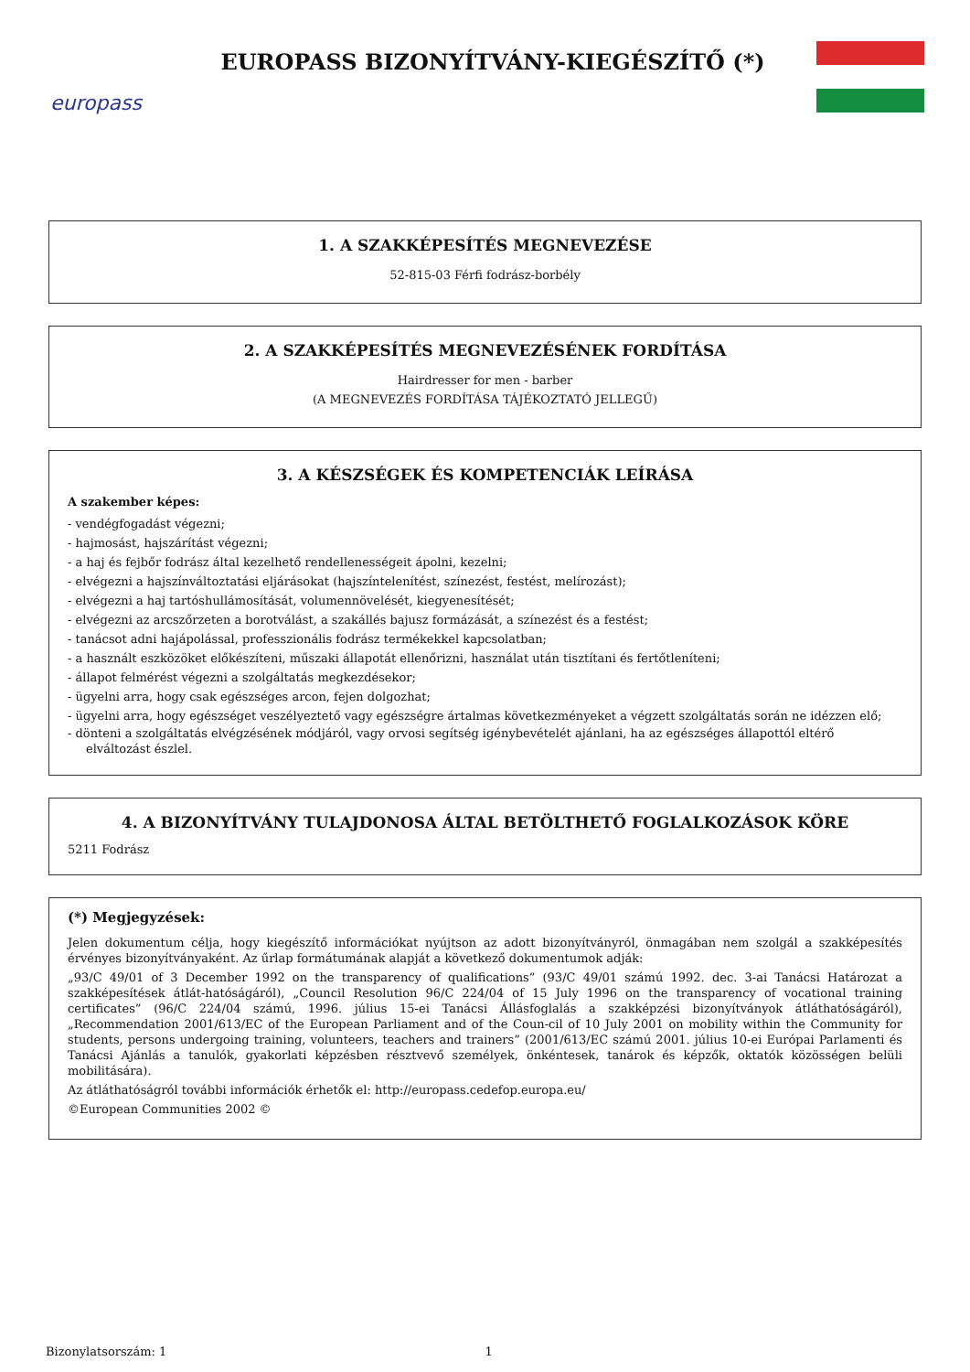europass
EUROPASS BIZONYÍTVÁNY-KIEGÉSZÍTŐ (*)
1. A SZAKKÉPESÍTÉS MEGNEVEZÉSE
52-815-03 Férfi fodrász-borbély
2. A SZAKKÉPESÍTÉS MEGNEVEZÉSÉNEK FORDÍTÁSA
Hairdresser for men - barber
(A MEGNEVEZÉS FORDÍTÁSA TÁJÉKOZTATÓ JELLEGŰ)
3. A KÉSZSÉGEK ÉS KOMPETENCIÁK LEÍRÁSA
A szakember képes:
- vendégfogadást végezni;
- hajmosást, hajszárítást végezni;
- a haj és fejbőr fodrász által kezelhető rendellenességeit ápolni, kezelni;
- elvégezni a hajszínváltoztatási eljárásokat (hajszíntelenítést, színezést, festést, melírozást);
- elvégezni a haj tartóshullámosítását, volumennövelését, kiegyenesítését;
- elvégezni az arcszőrzeten a borotválást, a szakállés bajusz formázását, a színezést és a festést;
- tanácsot adni hajápolással, professzionális fodrász termékekkel kapcsolatban;
- a használt eszközöket előkészíteni, műszaki állapotát ellenőrizni, használat után tisztítani és fertőtleníteni;
- állapot felmérést végezni a szolgáltatás megkezdésekor;
- ügyelni arra, hogy csak egészséges arcon, fejen dolgozhat;
- ügyelni arra, hogy egészséget veszélyeztető vagy egészségre ártalmas következményeket a végzett szolgáltatás során ne idézzen elő;
- dönteni a szolgáltatás elvégzésének módjáról, vagy orvosi segítség igénybevételét ajánlani, ha az egészséges állapottól eltérő elváltozást észlel.
4. A BIZONYÍTVÁNY TULAJDONOSA ÁLTAL BETÖLTHETŐ FOGLALKOZÁSOK KÖRE
5211 Fodrász
(*) Megjegyzések:
Jelen dokumentum célja, hogy kiegészítő információkat nyújtson az adott bizonyítványról, önmagában nem szolgál a szakképesítés érvényes bizonyítványaként. Az űrlap formátumának alapját a következő dokumentumok adják:
„93/C 49/01 of 3 December 1992 on the transparency of qualifications” (93/C 49/01 számú 1992. dec. 3-ai Tanácsi Határozat a szakképesítések átlát-hatóságáról), „Council Resolution 96/C 224/04 of 15 July 1996 on the transparency of vocational training certificates” (96/C 224/04 számú, 1996. július 15-ei Tanácsi Állásfoglalás a szakképzési bizonyítványok átláthatóságáról), „Recommendation 2001/613/EC of the European Parliament and of the Coun-cil of 10 July 2001 on mobility within the Community for students, persons undergoing training, volunteers, teachers and trainers” (2001/613/EC számú 2001. július 10-ei Európai Parlamenti és Tanácsi Ajánlás a tanulók, gyakorlati képzésben résztvevő személyek, önkéntesek, tanárok és képzők, oktatók közösségen belüli mobilitására).
Az átláthatóságról további információk érhetők el: http://europass.cedefop.europa.eu/
©European Communities 2002 ©
Bizonylatsorszám: 1 1